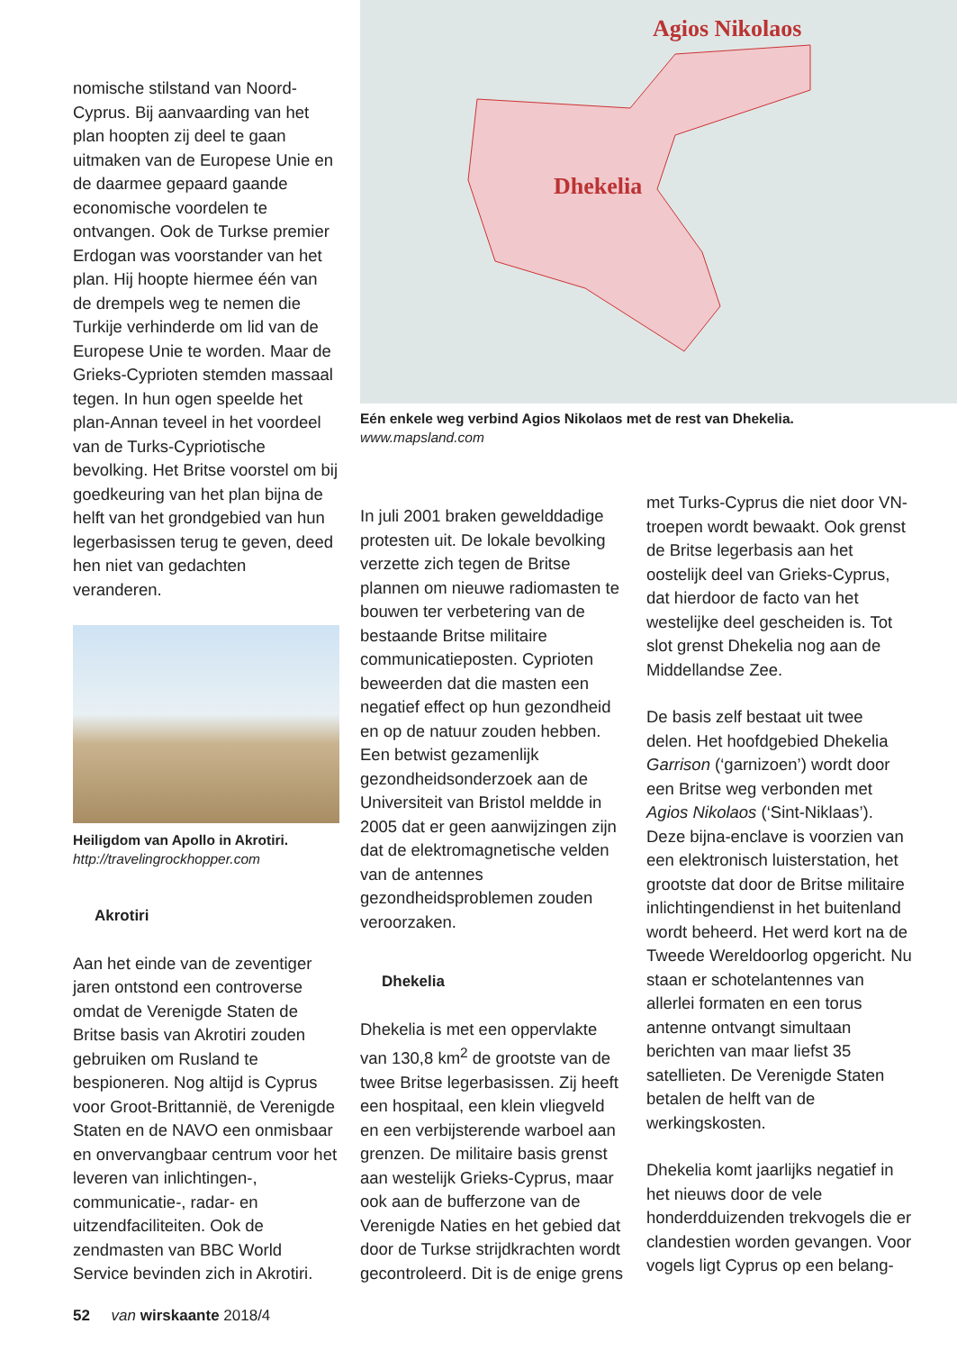nomische stilstand van Noord-Cyprus. Bij aanvaarding van het plan hoopten zij deel te gaan uitmaken van de Europese Unie en de daarmee gepaard gaande economische voordelen te ontvangen. Ook de Turkse premier Erdogan was voorstander van het plan. Hij hoopte hiermee één van de drempels weg te nemen die Turkije verhinderde om lid van de Europese Unie te worden. Maar de Grieks-Cyprioten stemden massaal tegen. In hun ogen speelde het plan-Annan teveel in het voordeel van de Turks-Cypriotische bevolking. Het Britse voorstel om bij goedkeuring van het plan bijna de helft van het grondgebied van hun legerbasissen terug te geven, deed hen niet van gedachten veranderen.
Heiligdom van Apollo in Akrotiri.
http://travelingrockhopper.com
Akrotiri
Aan het einde van de zeventiger jaren ontstond een controverse omdat de Verenigde Staten de Britse basis van Akrotiri zouden gebruiken om Rusland te bespioneren. Nog altijd is Cyprus voor Groot-Brittannië, de Verenigde Staten en de NAVO een onmisbaar en onvervangbaar centrum voor het leveren van inlichtingen-, communicatie-, radar- en uitzendfaciliteiten. Ook de zendmasten van BBC World Service bevinden zich in Akrotiri.
Agios Nikolaos
Dhekelia
Eén enkele weg verbind Agios Nikolaos met de rest van Dhekelia.
www.mapsland.com
In juli 2001 braken gewelddadige protesten uit. De lokale bevolking verzette zich tegen de Britse plannen om nieuwe radiomasten te bouwen ter verbetering van de bestaande Britse militaire communicatieposten. Cyprioten beweerden dat die masten een negatief effect op hun gezondheid en op de natuur zouden hebben. Een betwist gezamenlijk gezondheidsonderzoek aan de Universiteit van Bristol meldde in 2005 dat er geen aanwijzingen zijn dat de elektromagnetische velden van de antennes gezondheidsproblemen zouden veroorzaken.
Dhekelia
Dhekelia is met een oppervlakte van 130,8 km<sup>2</sup> de grootste van de twee Britse legerbasissen. Zij heeft een hospitaal, een klein vliegveld en een verbijsterende warboel aan grenzen. De militaire basis grenst aan westelijk Grieks-Cyprus, maar ook aan de bufferzone van de Verenigde Naties en het gebied dat door de Turkse strijdkrachten wordt gecontroleerd. Dit is de enige grens
met Turks-Cyprus die niet door VN-troepen wordt bewaakt. Ook grenst de Britse legerbasis aan het oostelijk deel van Grieks-Cyprus, dat hierdoor de facto van het westelijke deel gescheiden is. Tot slot grenst Dhekelia nog aan de Middellandse Zee.
De basis zelf bestaat uit twee delen. Het hoofdgebied Dhekelia Garrison (‘garnizoen’) wordt door een Britse weg verbonden met Agios Nikolaos (‘Sint-Niklaas’). Deze bijna-enclave is voorzien van een elektronisch luisterstation, het grootste dat door de Britse militaire inlichtingendienst in het buitenland wordt beheerd. Het werd kort na de Tweede Wereldoorlog opgericht. Nu staan er schotelantennes van allerlei formaten en een torus antenne ontvangt simultaan berichten van maar liefst 35 satellieten. De Verenigde Staten betalen de helft van de werkingskosten.
Dhekelia komt jaarlijks negatief in het nieuws door de vele honderdduizenden trekvogels die er clandestien worden gevangen. Voor vogels ligt Cyprus op een belang-
52 van wirskaante 2018/4